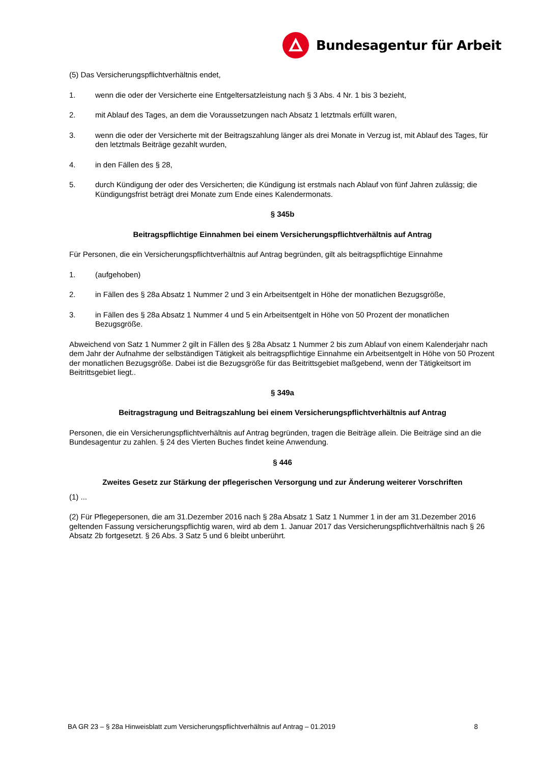Bundesagentur für Arbeit
(5) Das Versicherungspflichtverhältnis endet,
1. wenn die oder der Versicherte eine Entgeltersatzleistung nach § 3 Abs. 4 Nr. 1 bis 3 bezieht,
2. mit Ablauf des Tages, an dem die Voraussetzungen nach Absatz 1 letztmals erfüllt waren,
3. wenn die oder der Versicherte mit der Beitragszahlung länger als drei Monate in Verzug ist, mit Ablauf des Tages, für den letztmals Beiträge gezahlt wurden,
4. in den Fällen des § 28,
5. durch Kündigung der oder des Versicherten; die Kündigung ist erstmals nach Ablauf von fünf Jahren zulässig; die Kündigungsfrist beträgt drei Monate zum Ende eines Kalendermonats.
§ 345b
Beitragspflichtige Einnahmen bei einem Versicherungspflichtverhältnis auf Antrag
Für Personen, die ein Versicherungspflichtverhältnis auf Antrag begründen, gilt als beitragspflichtige Einnahme
1. (aufgehoben)
2. in Fällen des § 28a Absatz 1 Nummer 2 und 3 ein Arbeitsentgelt in Höhe der monatlichen Bezugsgröße,
3. in Fällen des § 28a Absatz 1 Nummer 4 und 5 ein Arbeitsentgelt in Höhe von 50 Prozent der monatlichen Bezugsgröße.
Abweichend von Satz 1 Nummer 2 gilt in Fällen des § 28a Absatz 1 Nummer 2 bis zum Ablauf von einem Kalenderjahr nach dem Jahr der Aufnahme der selbständigen Tätigkeit als beitragspflichtige Einnahme ein Arbeitsentgelt in Höhe von 50 Prozent der monatlichen Bezugsgröße. Dabei ist die Bezugsgröße für das Beitrittsgebiet maßgebend, wenn der Tätigkeitsort im Beitrittsgebiet liegt..
§ 349a
Beitragstragung und Beitragszahlung bei einem Versicherungspflichtverhältnis auf Antrag
Personen, die ein Versicherungspflichtverhältnis auf Antrag begründen, tragen die Beiträge allein. Die Beiträge sind an die Bundesagentur zu zahlen. § 24 des Vierten Buches findet keine Anwendung.
§ 446
Zweites Gesetz zur Stärkung der pflegerischen Versorgung und zur Änderung weiterer Vorschriften
(1) ...
(2) Für Pflegepersonen, die am 31.Dezember 2016 nach § 28a Absatz 1 Satz 1 Nummer 1 in der am 31.Dezember 2016 geltenden Fassung versicherungspflichtig waren, wird ab dem 1. Januar 2017 das Versicherungspflichtverhältnis nach § 26 Absatz 2b fortgesetzt. § 26 Abs. 3 Satz 5 und 6 bleibt unberührt.
BA GR 23 – § 28a Hinweisblatt zum Versicherungspflichtverhältnis auf Antrag – 01.2019 8